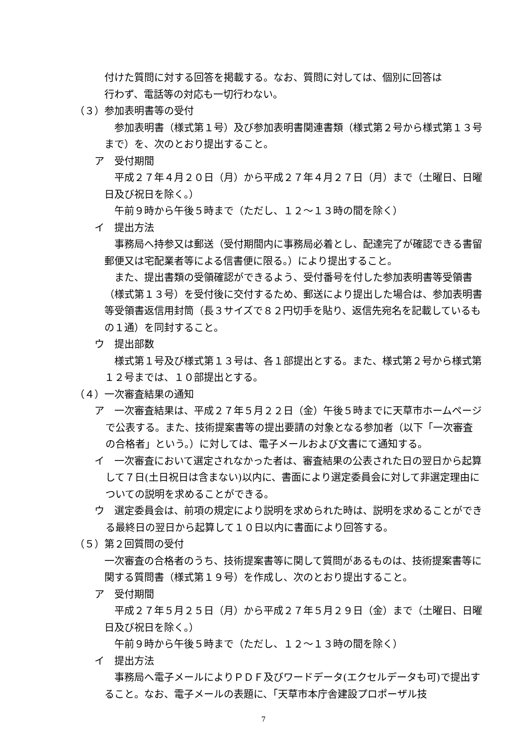付けた質問に対する回答を掲載する。なお、質問に対しては、個別に回答は
行わず、電話等の対応も一切行わない。
（３）参加表明書等の受付
参加表明書（様式第１号）及び参加表明書関連書類（様式第２号から様式第１３号まで）を、次のとおり提出すること。
ア　受付期間
平成２７年４月２０日（月）から平成２７年４月２７日（月）まで（土曜日、日曜日及び祝日を除く。）
午前９時から午後５時まで（ただし、１２～１３時の間を除く）
イ　提出方法
事務局へ持参又は郵送（受付期間内に事務局必着とし、配達完了が確認できる書留郵便又は宅配業者等による信書便に限る。）により提出すること。
また、提出書類の受領確認ができるよう、受付番号を付した参加表明書等受領書（様式第１３号）を受付後に交付するため、郵送により提出した場合は、参加表明書等受領書返信用封筒（長３サイズで８２円切手を貼り、返信先宛名を記載しているもの１通）を同封すること。
ウ　提出部数
様式第１号及び様式第１３号は、各１部提出とする。また、様式第２号から様式第１２号までは、１０部提出とする。
（４）一次審査結果の通知
ア　一次審査結果は、平成２７年５月２２日（金）午後５時までに天草市ホームページで公表する。また、技術提案書等の提出要請の対象となる参加者（以下「一次審査の合格者」という。）に対しては、電子メールおよび文書にて通知する。
イ　一次審査において選定されなかった者は、審査結果の公表された日の翌日から起算して７日(土日祝日は含まない)以内に、書面により選定委員会に対して非選定理由についての説明を求めることができる。
ウ　選定委員会は、前項の規定により説明を求められた時は、説明を求めることができる最終日の翌日から起算して１０日以内に書面により回答する。
（５）第２回質問の受付
一次審査の合格者のうち、技術提案書等に関して質問があるものは、技術提案書等に関する質問書（様式第１９号）を作成し、次のとおり提出すること。
ア　受付期間
平成２７年５月２５日（月）から平成２７年５月２９日（金）まで（土曜日、日曜日及び祝日を除く。）
午前９時から午後５時まで（ただし、１２～１３時の間を除く）
イ　提出方法
事務局へ電子メールによりＰＤＦ及びワードデータ(エクセルデータも可)で提出すること。なお、電子メールの表題に、「天草市本庁舎建設プロポーザル技
7